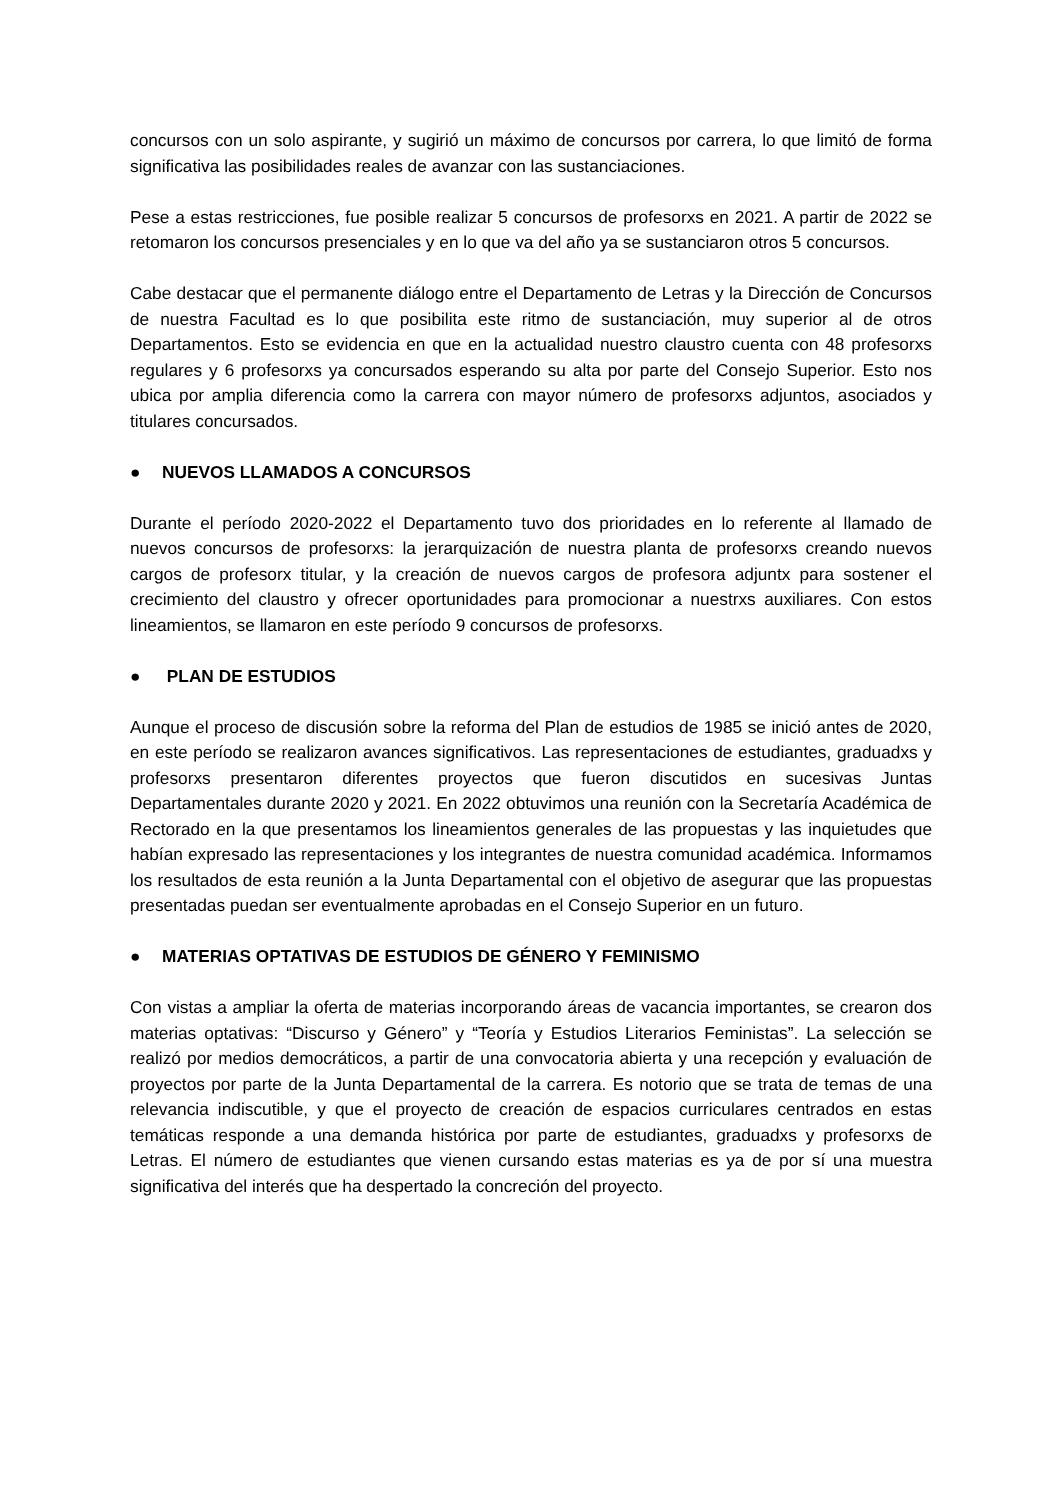concursos con un solo aspirante, y sugirió un máximo de concursos por carrera, lo que limitó de forma significativa las posibilidades reales de avanzar con las sustanciaciones.
Pese a estas restricciones, fue posible realizar 5 concursos de profesorxs en 2021. A partir de 2022 se retomaron los concursos presenciales y en lo que va del año ya se sustanciaron otros 5 concursos.
Cabe destacar que el permanente diálogo entre el Departamento de Letras y la Dirección de Concursos de nuestra Facultad es lo que posibilita este ritmo de sustanciación, muy superior al de otros Departamentos. Esto se evidencia en que en la actualidad nuestro claustro cuenta con 48 profesorxs regulares y 6 profesorxs ya concursados esperando su alta por parte del Consejo Superior. Esto nos ubica por amplia diferencia como la carrera con mayor número de profesorxs adjuntos, asociados y titulares concursados.
● NUEVOS LLAMADOS A CONCURSOS
Durante el período 2020-2022 el Departamento tuvo dos prioridades en lo referente al llamado de nuevos concursos de profesorxs: la jerarquización de nuestra planta de profesorxs creando nuevos cargos de profesorx titular, y la creación de nuevos cargos de profesora adjuntx para sostener el crecimiento del claustro y ofrecer oportunidades para promocionar a nuestrxs auxiliares. Con estos lineamientos, se llamaron en este período 9 concursos de profesorxs.
● PLAN DE ESTUDIOS
Aunque el proceso de discusión sobre la reforma del Plan de estudios de 1985 se inició antes de 2020, en este período se realizaron avances significativos. Las representaciones de estudiantes, graduadxs y profesorxs presentaron diferentes proyectos que fueron discutidos en sucesivas Juntas Departamentales durante 2020 y 2021. En 2022 obtuvimos una reunión con la Secretaría Académica de Rectorado en la que presentamos los lineamientos generales de las propuestas y las inquietudes que habían expresado las representaciones y los integrantes de nuestra comunidad académica. Informamos los resultados de esta reunión a la Junta Departamental con el objetivo de asegurar que las propuestas presentadas puedan ser eventualmente aprobadas en el Consejo Superior en un futuro.
● MATERIAS OPTATIVAS DE ESTUDIOS DE GÉNERO Y FEMINISMO
Con vistas a ampliar la oferta de materias incorporando áreas de vacancia importantes, se crearon dos materias optativas: “Discurso y Género” y “Teoría y Estudios Literarios Feministas”. La selección se realizó por medios democráticos, a partir de una convocatoria abierta y una recepción y evaluación de proyectos por parte de la Junta Departamental de la carrera. Es notorio que se trata de temas de una relevancia indiscutible, y que el proyecto de creación de espacios curriculares centrados en estas temáticas responde a una demanda histórica por parte de estudiantes, graduadxs y profesorxs de Letras. El número de estudiantes que vienen cursando estas materias es ya de por sí una muestra significativa del interés que ha despertado la concreción del proyecto.